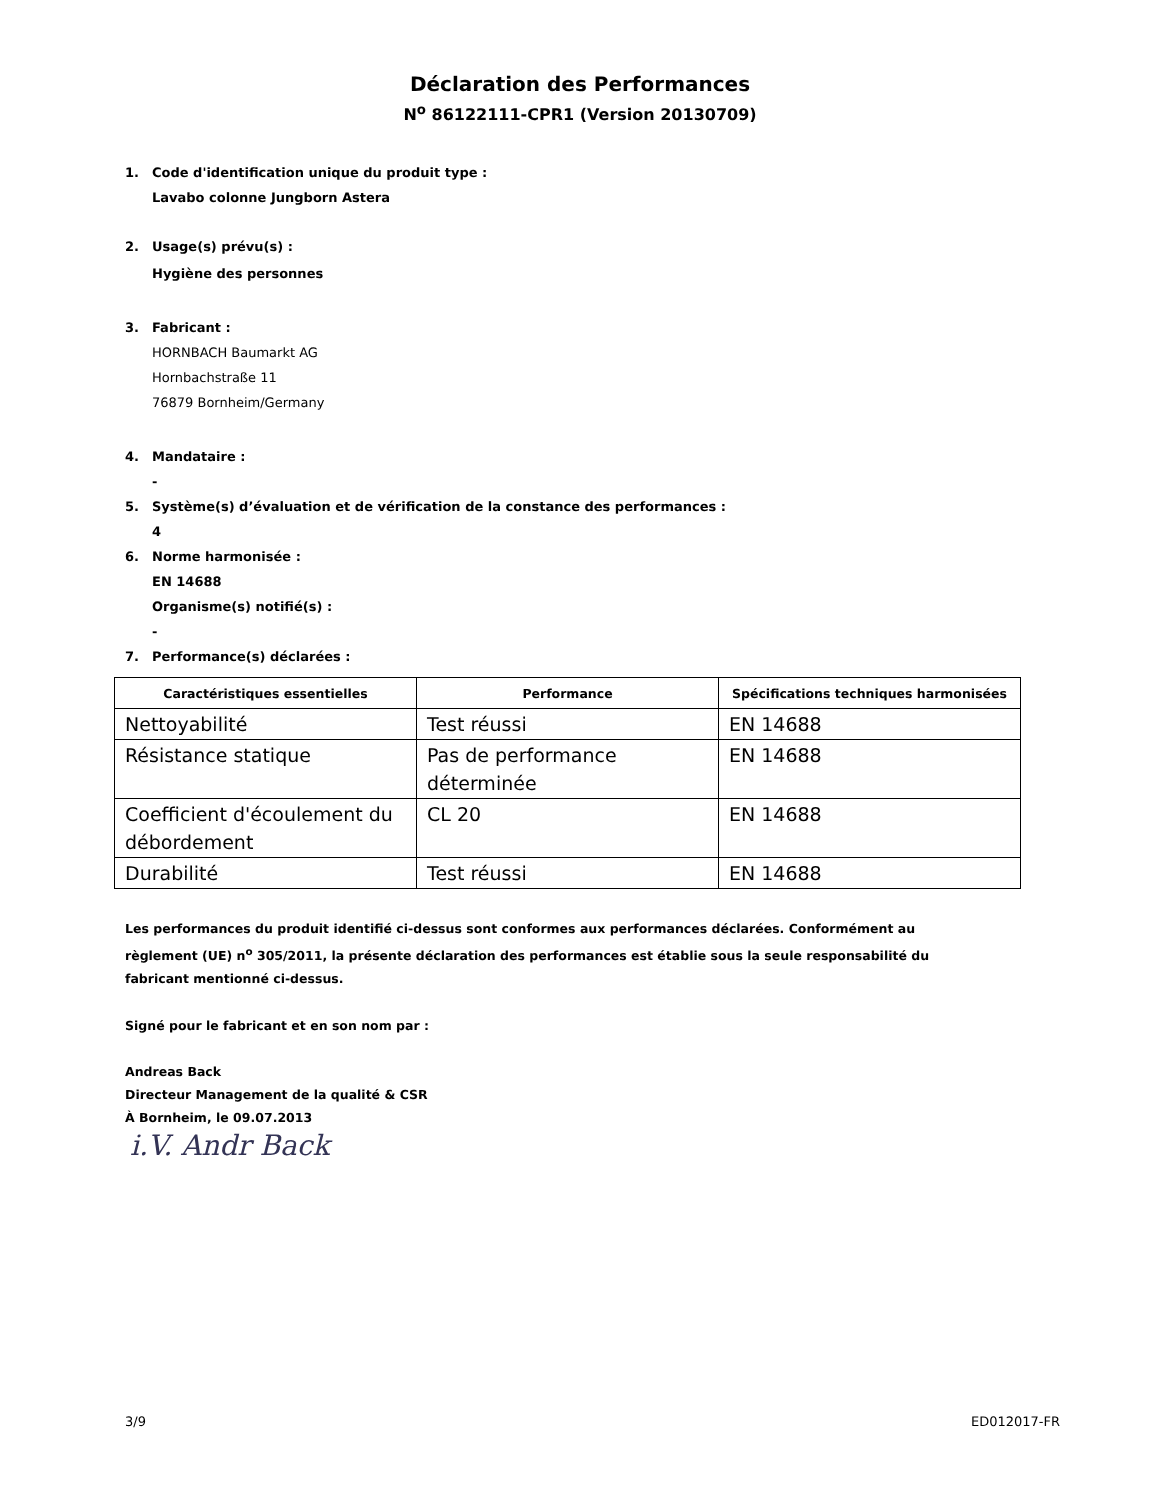Déclaration des Performances
N<sup>o</sup> 86122111-CPR1 (Version 20130709)
1. Code d'identification unique du produit type :
Lavabo colonne Jungborn Astera
2. Usage(s) prévu(s) :
Hygiène des personnes
3. Fabricant :
HORNBACH Baumarkt AG
Hornbachstraße 11
76879 Bornheim/Germany
4. Mandataire :
-
5. Système(s) d’évaluation et de vérification de la constance des performances :
4
6. Norme harmonisée :
EN 14688
Organisme(s) notifié(s) :
-
7. Performance(s) déclarées :
| Caractéristiques essentielles | Performance | Spécifications techniques harmonisées |
| --- | --- | --- |
| Nettoyabilité | Test réussi | EN 14688 |
| Résistance statique | Pas de performance déterminée | EN 14688 |
| Coefficient d'écoulement du débordement | CL 20 | EN 14688 |
| Durabilité | Test réussi | EN 14688 |
Les performances du produit identifié ci-dessus sont conformes aux performances déclarées. Conformément au règlement (UE) n<sup>o</sup> 305/2011, la présente déclaration des performances est établie sous la seule responsabilité du fabricant mentionné ci-dessus.
Signé pour le fabricant et en son nom par :
Andreas Back
Directeur Management de la qualité & CSR
À Bornheim, le 09.07.2013
i.V. Andr Back
3/9 ED012017-FR